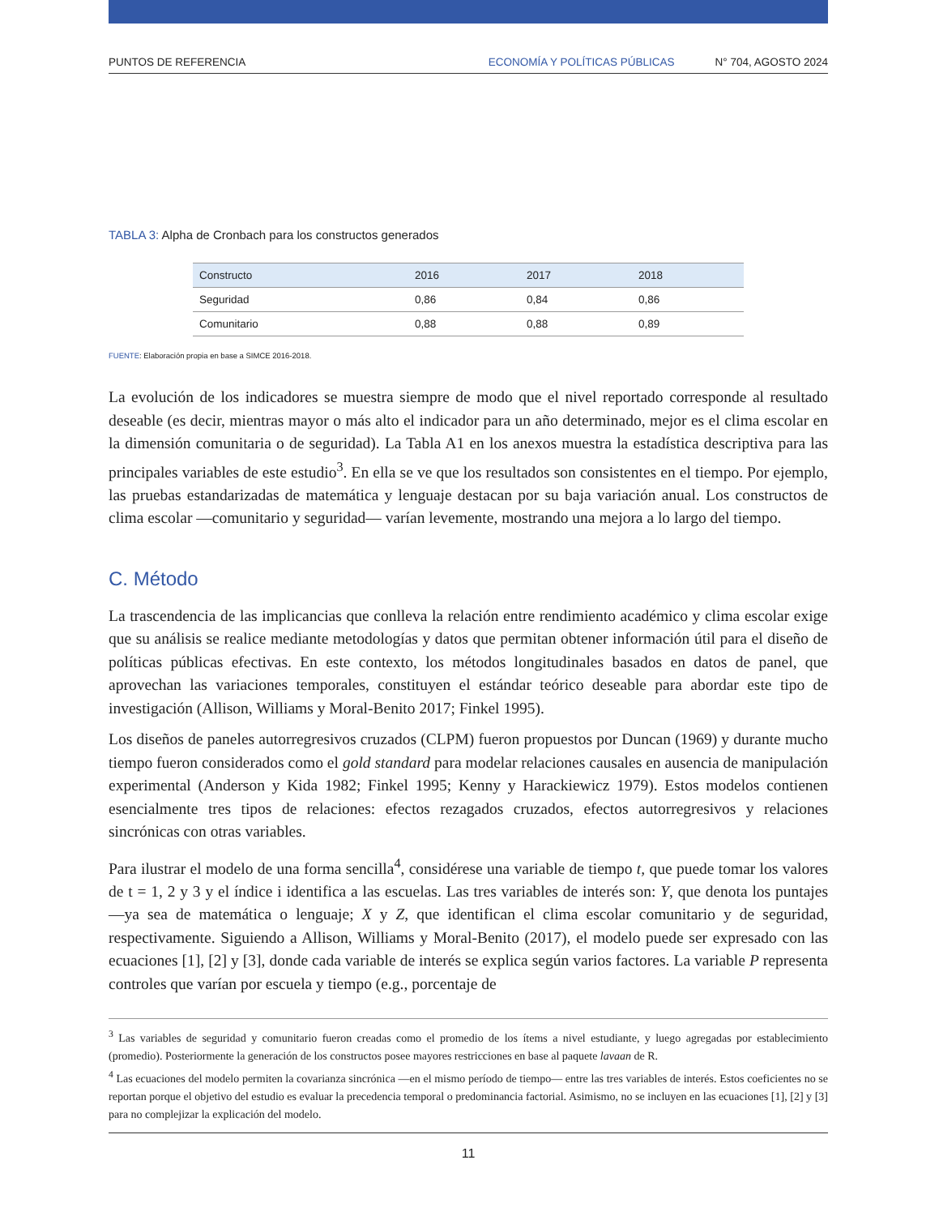PUNTOS DE REFERENCIA ECONOMÍA Y POLÍTICAS PÚBLICAS N° 704, AGOSTO 2024
TABLA 3: Alpha de Cronbach para los constructos generados
| Constructo | 2016 | 2017 | 2018 |
| --- | --- | --- | --- |
| Seguridad | 0,86 | 0,84 | 0,86 |
| Comunitario | 0,88 | 0,88 | 0,89 |
FUENTE: Elaboración propia en base a SIMCE 2016-2018.
La evolución de los indicadores se muestra siempre de modo que el nivel reportado corresponde al resultado deseable (es decir, mientras mayor o más alto el indicador para un año determinado, mejor es el clima escolar en la dimensión comunitaria o de seguridad). La Tabla A1 en los anexos muestra la estadística descriptiva para las principales variables de este estudio<sup>3</sup>. En ella se ve que los resultados son consistentes en el tiempo. Por ejemplo, las pruebas estandarizadas de matemática y lenguaje destacan por su baja variación anual. Los constructos de clima escolar —comunitario y seguridad— varían levemente, mostrando una mejora a lo largo del tiempo.
C. Método
La trascendencia de las implicancias que conlleva la relación entre rendimiento académico y clima escolar exige que su análisis se realice mediante metodologías y datos que permitan obtener información útil para el diseño de políticas públicas efectivas. En este contexto, los métodos longitudinales basados en datos de panel, que aprovechan las variaciones temporales, constituyen el estándar teórico deseable para abordar este tipo de investigación (Allison, Williams y Moral-Benito 2017; Finkel 1995).
Los diseños de paneles autorregresivos cruzados (CLPM) fueron propuestos por Duncan (1969) y durante mucho tiempo fueron considerados como el gold standard para modelar relaciones causales en ausencia de manipulación experimental (Anderson y Kida 1982; Finkel 1995; Kenny y Harackiewicz 1979). Estos modelos contienen esencialmente tres tipos de relaciones: efectos rezagados cruzados, efectos autorregresivos y relaciones sincrónicas con otras variables.
Para ilustrar el modelo de una forma sencilla<sup>4</sup>, considérese una variable de tiempo t, que puede tomar los valores de t = 1, 2 y 3 y el índice i identifica a las escuelas. Las tres variables de interés son: Y, que denota los puntajes —ya sea de matemática o lenguaje; X y Z, que identifican el clima escolar comunitario y de seguridad, respectivamente. Siguiendo a Allison, Williams y Moral-Benito (2017), el modelo puede ser expresado con las ecuaciones [1], [2] y [3], donde cada variable de interés se explica según varios factores. La variable P representa controles que varían por escuela y tiempo (e.g., porcentaje de
<sup>3</sup> Las variables de seguridad y comunitario fueron creadas como el promedio de los ítems a nivel estudiante, y luego agregadas por establecimiento (promedio). Posteriormente la generación de los constructos posee mayores restricciones en base al paquete lavaan de R.
<sup>4</sup> Las ecuaciones del modelo permiten la covarianza sincrónica —en el mismo período de tiempo— entre las tres variables de interés. Estos coeficientes no se reportan porque el objetivo del estudio es evaluar la precedencia temporal o predominancia factorial. Asimismo, no se incluyen en las ecuaciones [1], [2] y [3] para no complejizar la explicación del modelo.
11